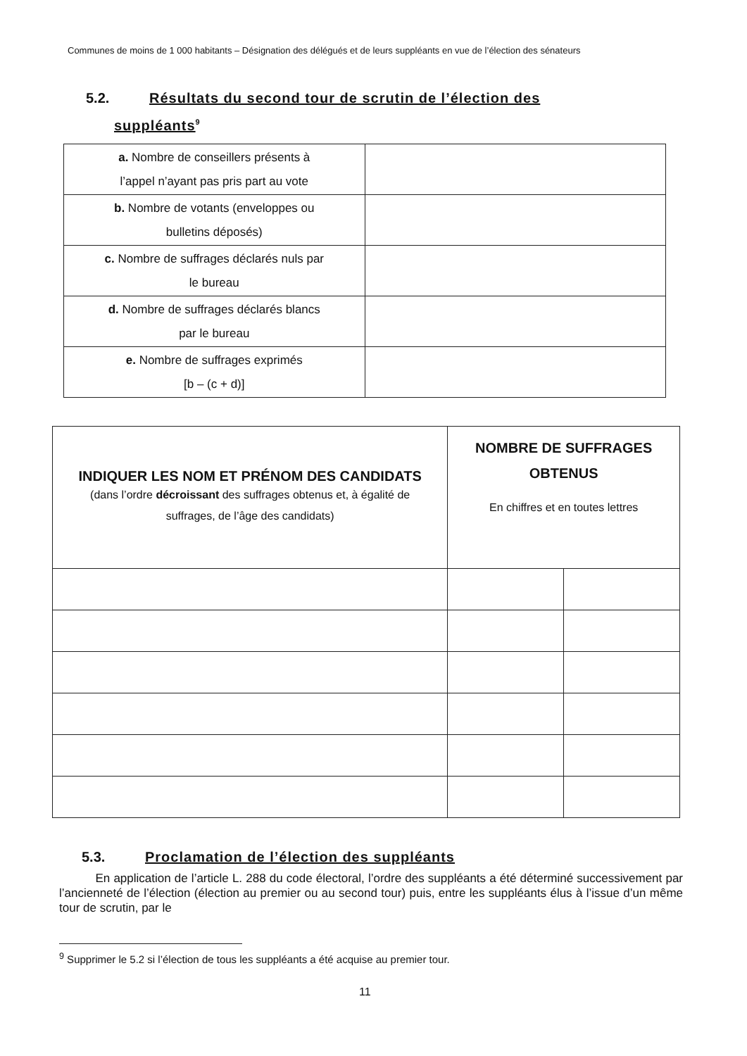Communes de moins de 1 000 habitants – Désignation des délégués et de leurs suppléants en vue de l’élection des sénateurs
5.2. Résultats du second tour de scrutin de l’élection des
suppléants<sup>9</sup>
| a. Nombre de conseillers présents à l’appel n’ayant pas pris part au vote | |
| b. Nombre de votants (enveloppes ou bulletins déposés) | |
| c. Nombre de suffrages déclarés nuls par le bureau | |
| d. Nombre de suffrages déclarés blancs par le bureau | |
| e. Nombre de suffrages exprimés [b – (c + d)] | |
| INDIQUER LES NOM ET PRÉNOM DES CANDIDATS (dans l’ordre décroissant des suffrages obtenus et, à égalité de suffrages, de l’âge des candidats) | NOMBRE DE SUFFRAGES OBTENUS En chiffres et en toutes lettres | |
5.3. Proclamation de l’élection des suppléants
En application de l’article L. 288 du code électoral, l’ordre des suppléants a été déterminé successivement par l’ancienneté de l’élection (élection au premier ou au second tour) puis, entre les suppléants élus à l’issue d’un même tour de scrutin, par le
<sup>9</sup> Supprimer le 5.2 si l’élection de tous les suppléants a été acquise au premier tour.
11